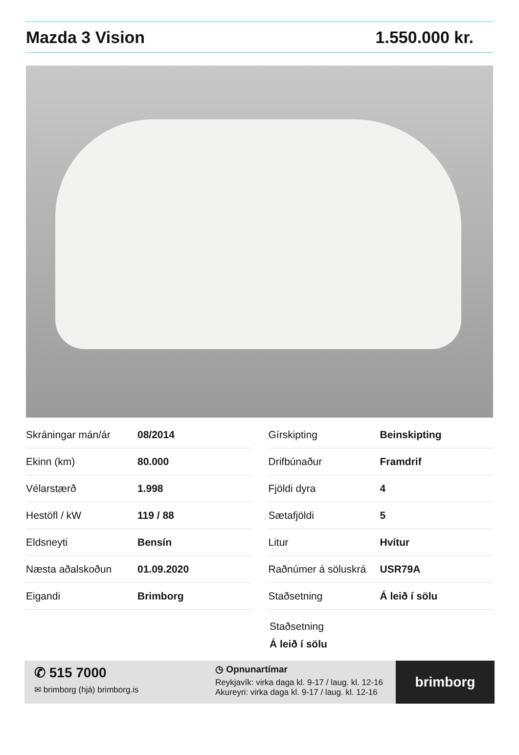Mazda 3 Vision 1.550.000 kr.
| Skráningar mán/ár | 08/2014 |
| Ekinn (km) | 80.000 |
| Vélarstærð | 1.998 |
| Hestöfl / kW | 119 / 88 |
| Eldsneyti | Bensín |
| Næsta aðalskoðun | 01.09.2020 |
| Eigandi | Brimborg |
| Gírskipting | Beinskipting |
| Drifbúnaður | Framdrif |
| Fjöldi dyra | 4 |
| Sætafjöldi | 5 |
| Litur | Hvítur |
| Raðnúmer á söluskrá | USR79A |
| Staðsetning | Á leið í sölu |
Staðsetning
Á leið í sölu
✆ 515 7000
✉ brimborg (hjá) brimborg.is
◷ Opnunartímar
Reykjavík: virka daga kl. 9-17 / laug. kl. 12-16
Akureyri: virka daga kl. 9-17 / laug. kl. 12-16
brimborg